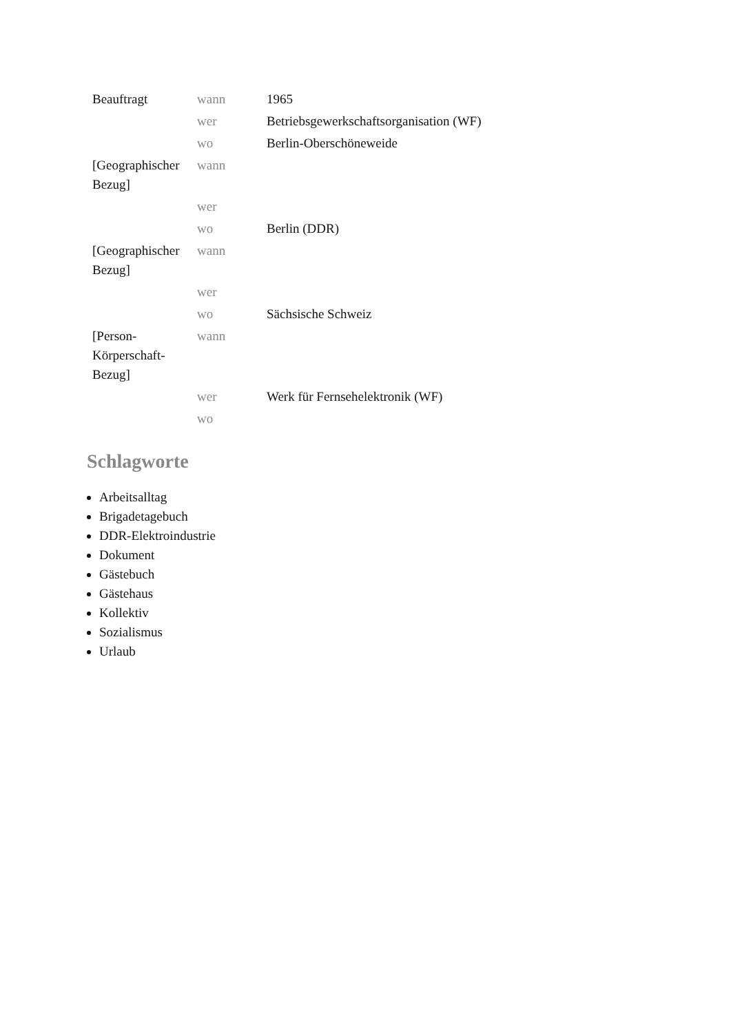| Beauftragt | wann | 1965 |
| | wer | Betriebsgewerkschaftsorganisation (WF) |
| | wo | Berlin-Oberschöneweide |
| [Geographischer Bezug] | wann | |
| | wer | |
| | wo | Berlin (DDR) |
| [Geographischer Bezug] | wann | |
| | wer | |
| | wo | Sächsische Schweiz |
| [Person-Körperschaft-Bezug] | wann | |
| | wer | Werk für Fernsehelektronik (WF) |
| | wo | |
Schlagworte
Arbeitsalltag
Brigadetagebuch
DDR-Elektroindustrie
Dokument
Gästebuch
Gästehaus
Kollektiv
Sozialismus
Urlaub